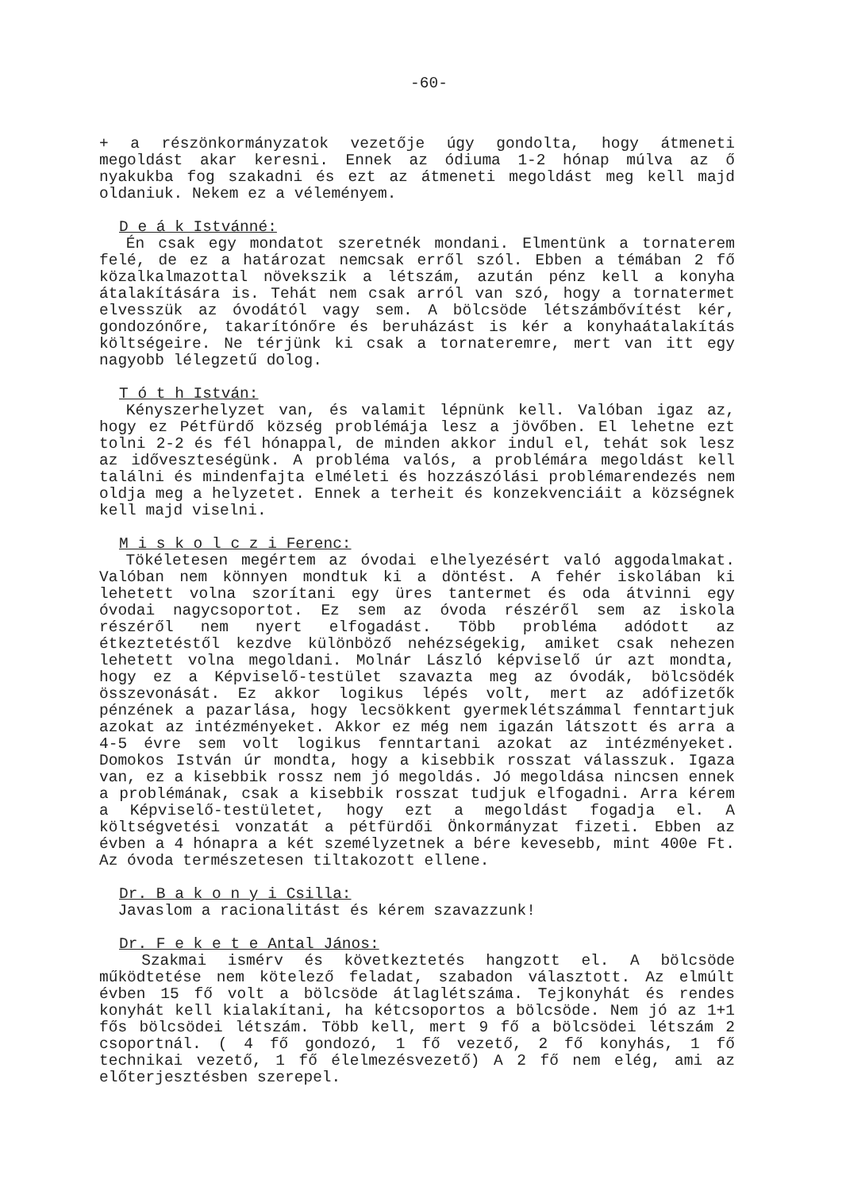-60-
+ a részönkormányzatok vezetője úgy gondolta, hogy átmeneti megoldást akar keresni. Ennek az ódiuma 1-2 hónap múlva az ő nyakukba fog szakadni és ezt az átmeneti megoldást meg kell majd oldaniuk. Nekem ez a véleményem.
D e á k Istvánné:
Én csak egy mondatot szeretnék mondani. Elmentünk a tornaterem felé, de ez a határozat nemcsak erről szól. Ebben a témában 2 fő közalkalmazottal növekszik a létszám, azután pénz kell a konyha átalakítására is. Tehát nem csak arról van szó, hogy a tornatermet elvesszük az óvodától vagy sem. A bölcsöde létszámbővítést kér, gondozónőre, takarítónőre és beruházást is kér a konyhaátalakítás költségeire. Ne térjünk ki csak a tornateremre, mert van itt egy nagyobb lélegzetű dolog.
T ó t h István:
Kényszerhelyzet van, és valamit lépnünk kell. Valóban igaz az, hogy ez Pétfürdő község problémája lesz a jövőben. El lehetne ezt tolni 2-2 és fél hónappal, de minden akkor indul el, tehát sok lesz az időveszteségünk. A probléma valós, a problémára megoldást kell találni és mindenfajta elméleti és hozzászólási problémarendezés nem oldja meg a helyzetet. Ennek a terheit és konzekvenciáit a községnek kell majd viselni.
M i s k o l c z i Ferenc:
Tökéletesen megértem az óvodai elhelyezésért való aggodalmakat. Valóban nem könnyen mondtuk ki a döntést. A fehér iskolában ki lehetett volna szorítani egy üres tantermet és oda átvinni egy óvodai nagycsoportot. Ez sem az óvoda részéről sem az iskola részéről nem nyert elfogadást. Több probléma adódott az étkeztetéstől kezdve különböző nehézségekig, amiket csak nehezen lehetett volna megoldani. Molnár László képviselő úr azt mondta, hogy ez a Képviselő-testület szavazta meg az óvodák, bölcsödék összevonását. Ez akkor logikus lépés volt, mert az adófizetők pénzének a pazarlása, hogy lecsökkent gyermeklétszámmal fenntartjuk azokat az intézményeket. Akkor ez még nem igazán látszott és arra a 4-5 évre sem volt logikus fenntartani azokat az intézményeket. Domokos István úr mondta, hogy a kisebbik rosszat válasszuk. Igaza van, ez a kisebbik rossz nem jó megoldás. Jó megoldása nincsen ennek a problémának, csak a kisebbik rosszat tudjuk elfogadni. Arra kérem a Képviselő-testületet, hogy ezt a megoldást fogadja el. A költségvetési vonzatát a pétfürdői Önkormányzat fizeti. Ebben az évben a 4 hónapra a két személyzetnek a bére kevesebb, mint 400e Ft. Az óvoda természetesen tiltakozott ellene.
Dr. B a k o n y i Csilla:
Javaslom a racionalitást és kérem szavazzunk!
Dr. F e k e t e Antal János:
Szakmai ismérv és következtetés hangzott el. A bölcsöde működtetése nem kötelező feladat, szabadon választott. Az elmúlt évben 15 fő volt a bölcsöde átlaglétszáma. Tejkonyhát és rendes konyhát kell kialakítani, ha kétcsoportos a bölcsöde. Nem jó az 1+1 fős bölcsödei létszám. Több kell, mert 9 fő a bölcsödei létszám 2 csoportnál. ( 4 fő gondozó, 1 fő vezető, 2 fő konyhás, 1 fő technikai vezető, 1 fő élelmezésvezető) A 2 fő nem elég, ami az előterjesztésben szerepel.